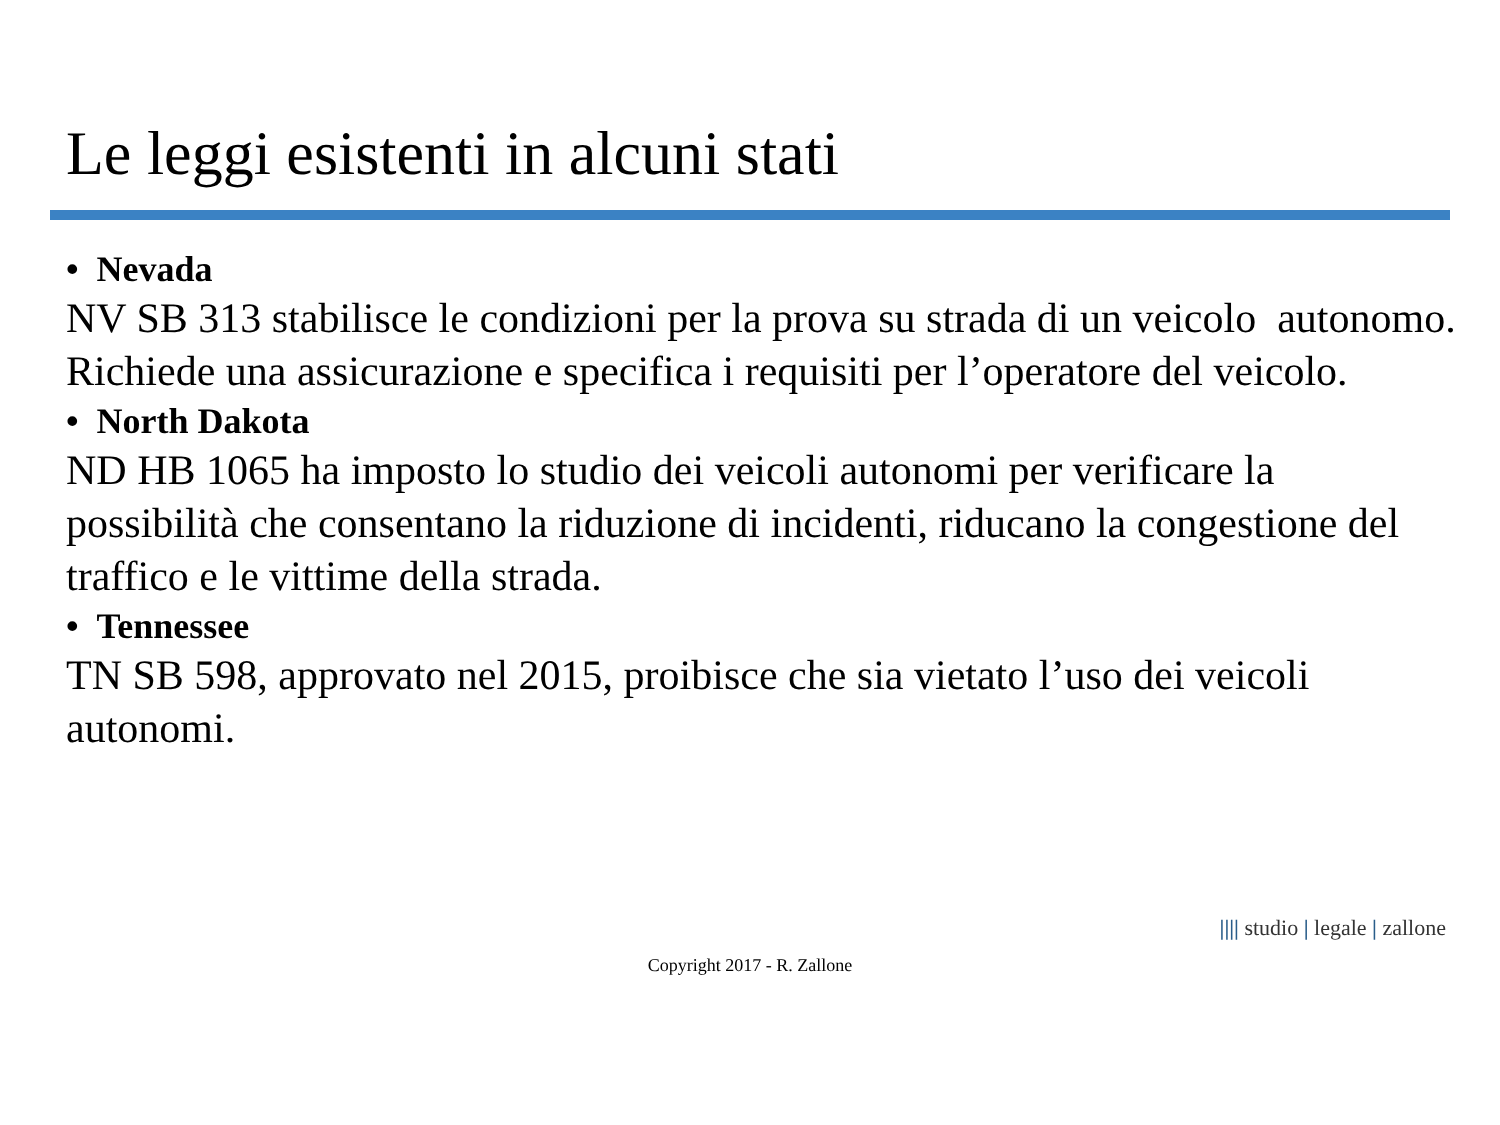Le leggi esistenti in alcuni stati
• Nevada
NV SB 313 stabilisce le condizioni per la prova su strada di un veicolo autonomo. Richiede una assicurazione e specifica i requisiti per l’operatore del veicolo.
• North Dakota
ND HB 1065 ha imposto lo studio dei veicoli autonomi per verificare la possibilità che consentano la riduzione di incidenti, riducano la congestione del traffico e le vittime della strada.
• Tennessee
TN SB 598, approvato nel 2015, proibisce che sia vietato l’uso dei veicoli autonomi.
|||| studio | legale | zallone
Copyright 2017 - R. Zallone